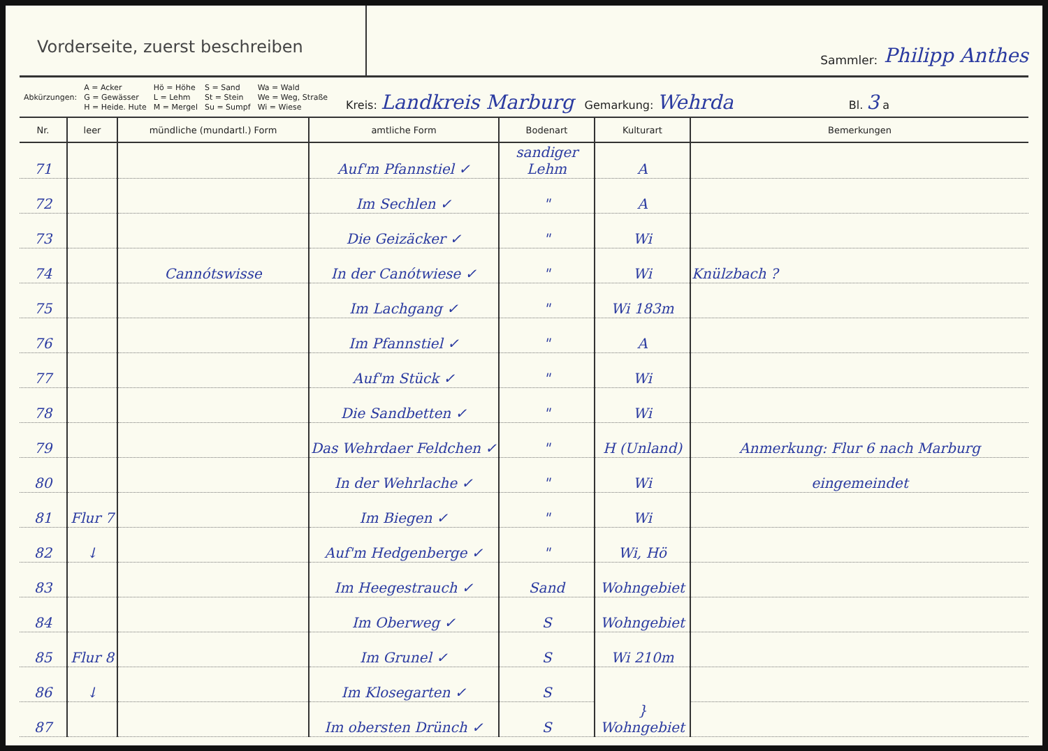Vorderseite, zuerst beschreiben
Sammler: Philipp Anthes
| Abkürzungen: | A = Acker G = Gewässer H = Heide. Hute | Hö = Höhe L = Lehm M = Mergel | S = Sand St = Stein Su = Sumpf | Wa = Wald We = Weg, Straße Wi = Wiese |
Kreis: Landkreis Marburg Gemarkung: Wehrda Bl. 3 a
| Nr. | leer | mündliche (mundartl.) Form | amtliche Form | Bodenart | Kulturart | Bemerkungen |
| --- | --- | --- | --- | --- | --- | --- |
| 71 | | | Auf'm Pfannstiel ✓ | sandiger Lehm | A | |
| 72 | | | Im Sechlen ✓ | " | A | |
| 73 | | | Die Geizäcker ✓ | " | Wi | |
| 74 | | Cannótswisse | In der Canótwiese ✓ | " | Wi | Knülzbach ? |
| 75 | | | Im Lachgang ✓ | " | Wi 183m | |
| 76 | | | Im Pfannstiel ✓ | " | A | |
| 77 | | | Auf'm Stück ✓ | " | Wi | |
| 78 | | | Die Sandbetten ✓ | " | Wi | |
| 79 | | | Das Wehrdaer Feldchen ✓ | " | H (Unland) | Anmerkung: Flur 6 nach Marburg |
| 80 | | | In der Wehrlache ✓ | " | Wi | eingemeindet |
| 81 | Flur 7 | | Im Biegen ✓ | " | Wi | |
| 82 | ↓ | | Auf'm Hedgenberge ✓ | " | Wi, Hö | |
| 83 | | | Im Heegestrauch ✓ | Sand | Wohngebiet | |
| 84 | | | Im Oberweg ✓ | S | Wohngebiet | |
| 85 | Flur 8 | | Im Grunel ✓ | S | Wi 210m | |
| 86 | ↓ | | Im Klosegarten ✓ | S | } Wohngebiet | |
| 87 | | | Im obersten Drünch ✓ | S | | |